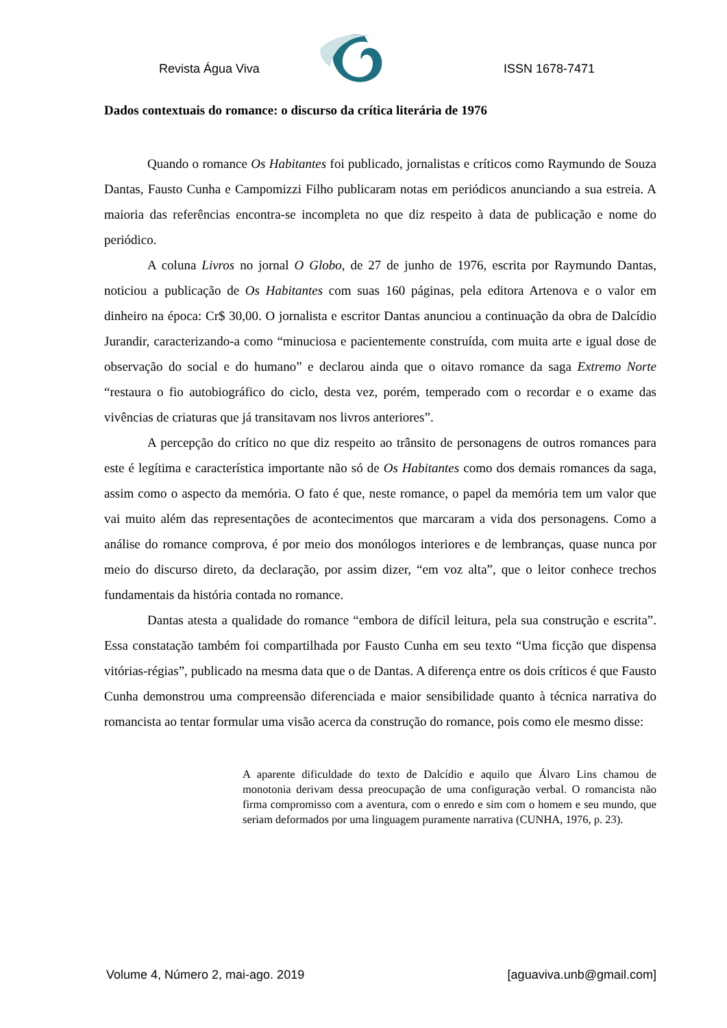Revista Água Viva ISSN 1678-7471
Dados contextuais do romance: o discurso da crítica literária de 1976
Quando o romance Os Habitantes foi publicado, jornalistas e críticos como Raymundo de Souza Dantas, Fausto Cunha e Campomizzi Filho publicaram notas em periódicos anunciando a sua estreia. A maioria das referências encontra-se incompleta no que diz respeito à data de publicação e nome do periódico.
A coluna Livros no jornal O Globo, de 27 de junho de 1976, escrita por Raymundo Dantas, noticiou a publicação de Os Habitantes com suas 160 páginas, pela editora Artenova e o valor em dinheiro na época: Cr$ 30,00. O jornalista e escritor Dantas anunciou a continuação da obra de Dalcídio Jurandir, caracterizando-a como “minuciosa e pacientemente construída, com muita arte e igual dose de observação do social e do humano” e declarou ainda que o oitavo romance da saga Extremo Norte “restaura o fio autobiográfico do ciclo, desta vez, porém, temperado com o recordar e o exame das vivências de criaturas que já transitavam nos livros anteriores”.
A percepção do crítico no que diz respeito ao trânsito de personagens de outros romances para este é legítima e característica importante não só de Os Habitantes como dos demais romances da saga, assim como o aspecto da memória. O fato é que, neste romance, o papel da memória tem um valor que vai muito além das representações de acontecimentos que marcaram a vida dos personagens. Como a análise do romance comprova, é por meio dos monólogos interiores e de lembranças, quase nunca por meio do discurso direto, da declaração, por assim dizer, “em voz alta”, que o leitor conhece trechos fundamentais da história contada no romance.
Dantas atesta a qualidade do romance “embora de difícil leitura, pela sua construção e escrita”. Essa constatação também foi compartilhada por Fausto Cunha em seu texto “Uma ficção que dispensa vitórias-régias”, publicado na mesma data que o de Dantas. A diferença entre os dois críticos é que Fausto Cunha demonstrou uma compreensão diferenciada e maior sensibilidade quanto à técnica narrativa do romancista ao tentar formular uma visão acerca da construção do romance, pois como ele mesmo disse:
A aparente dificuldade do texto de Dalcídio e aquilo que Álvaro Lins chamou de monotonia derivam dessa preocupação de uma configuração verbal. O romancista não firma compromisso com a aventura, com o enredo e sim com o homem e seu mundo, que seriam deformados por uma linguagem puramente narrativa (CUNHA, 1976, p. 23).
Volume 4, Número 2, mai-ago. 2019 [aguaviva.unb@gmail.com]